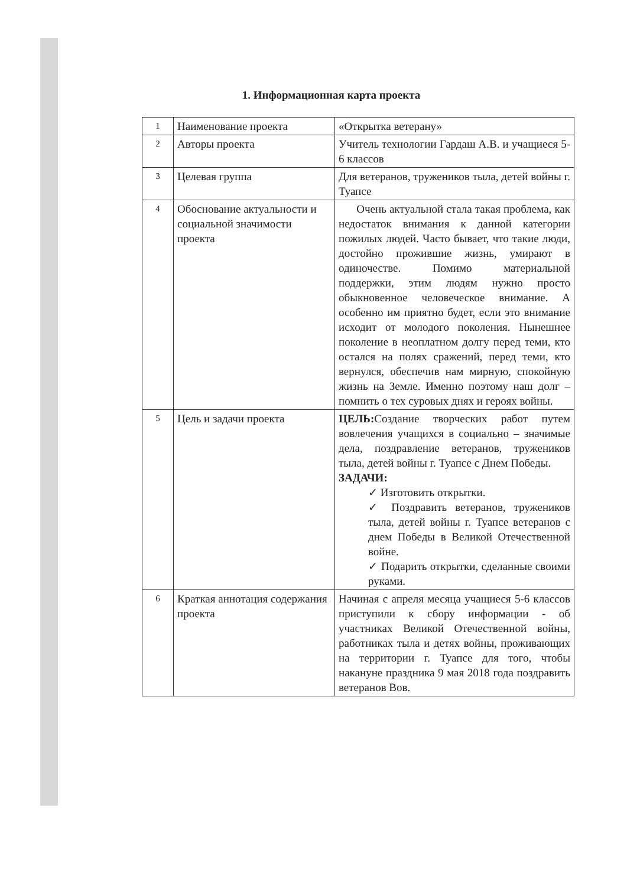1. Информационная карта проекта
| 1 | Наименование проекта | «Открытка ветерану» |
| 2 | Авторы проекта | Учитель технологии Гардаш А.В. и учащиеся 5-6 классов |
| 3 | Целевая группа | Для ветеранов, тружеников тыла, детей войны г. Туапсе |
| 4 | Обоснование актуальности и социальной значимости проекта | Очень актуальной стала такая проблема, как недостаток внимания к данной категории пожилых людей. Часто бывает, что такие люди, достойно прожившие жизнь, умирают в одиночестве. Помимо материальной поддержки, этим людям нужно просто обыкновенное человеческое внимание. А особенно им приятно будет, если это внимание исходит от молодого поколения. Нынешнее поколение в неоплатном долгу перед теми, кто остался на полях сражений, перед теми, кто вернулся, обеспечив нам мирную, спокойную жизнь на Земле. Именно поэтому наш долг – помнить о тех суровых днях и героях войны. |
| 5 | Цель и задачи проекта | ЦЕЛЬ: Создание творческих работ путем вовлечения учащихся в социально – значимые дела, поздравление ветеранов, тружеников тыла, детей войны г. Туапсе с Днем Победы. ЗАДАЧИ: ✓ Изготовить открытки. ✓ Поздравить ветеранов, тружеников тыла, детей войны г. Туапсе ветеранов с днем Победы в Великой Отечественной войне. ✓ Подарить открытки, сделанные своими руками. |
| 6 | Краткая аннотация содержания проекта | Начиная с апреля месяца учащиеся 5-6 классов приступили к сбору информации - об участниках Великой Отечественной войны, работниках тыла и детях войны, проживающих на территории г. Туапсе для того, чтобы накануне праздника 9 мая 2018 года поздравить ветеранов Вов. |